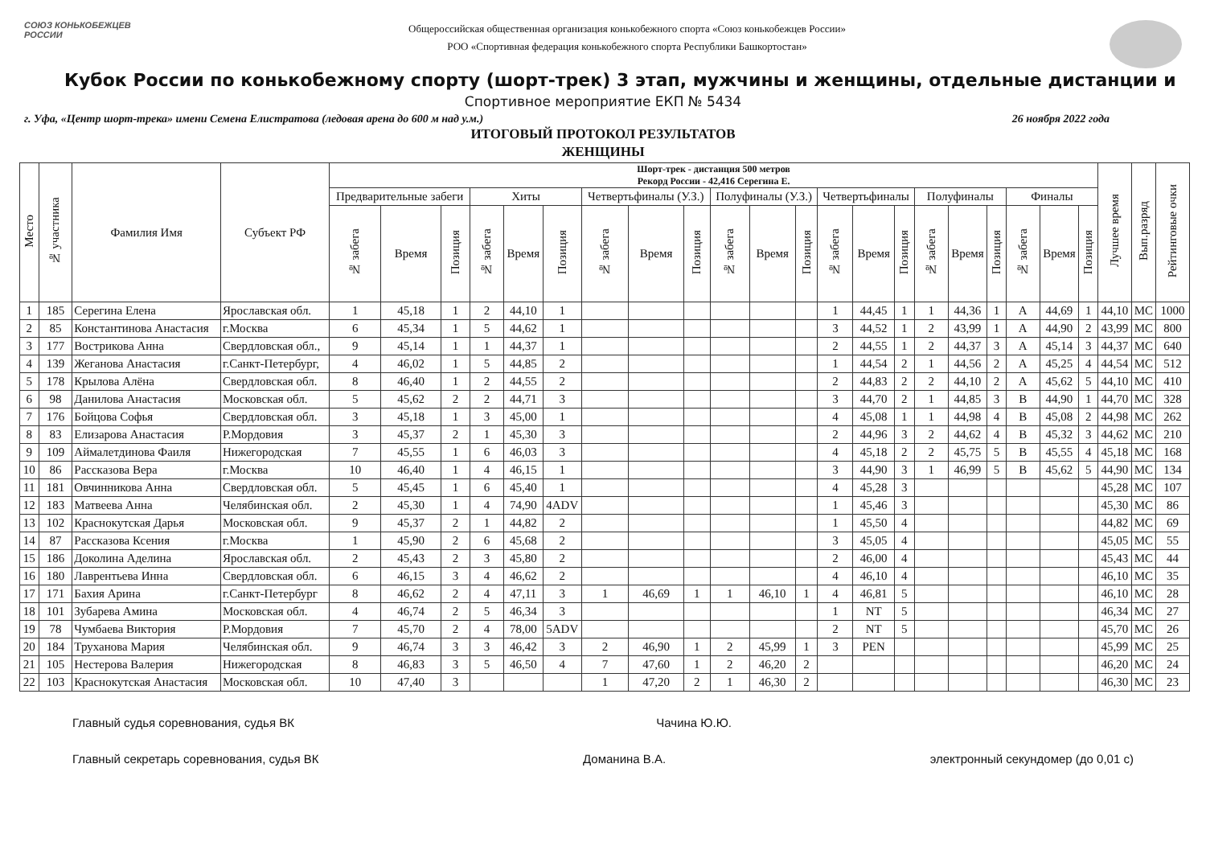СОЮЗ КОНЬКОБЕЖЦЕВ РОССИИ
Общероссийская общественная организация конькобежного спорта «Союз конькобежцев России»
РОО «Спортивная федерация конькобежного спорта Республики Башкортостан»
Кубок России по конькобежному спорту (шорт-трек) 3 этап, мужчины и женщины, отдельные дистанции и
Спортивное мероприятие ЕКП № 5434
г. Уфа, «Центр шорт-трека» имени Семена Елистратова (ледовая арена до 600 м над у.м.) 26 ноября 2022 года
ИТОГОВЫЙ ПРОТОКОЛ РЕЗУЛЬТАТОВ
ЖЕНЩИНЫ
| Место | № участника | Фамилия Имя | Субъект РФ | Шорт-трек - дистанция 500 метров Рекорд России - 42,416 Серегина Е. | | | | | | | | | | | | | | | | | | | | | Лучшее время | Вып.разряд | Рейтинговые очки |
| --- | --- | --- | --- | --- | --- | --- | --- | --- | --- | --- | --- | --- | --- | --- | --- | --- | --- | --- | --- | --- | --- | --- | --- | --- | --- | --- | --- |
| | | | | Предварительные забеги | | | Хиты | | | Четвертьфиналы (У.З.) | | | Полуфиналы (У.З.) | | | Четвертьфиналы | | | Полуфиналы | | | Финалы | | | | | |
| | | | | № забега | Время | Позиция | № забега | Время | Позиция | № забега | Время | Позиция | № забега | Время | Позиция | № забега | Время | Позиция | № забега | Время | Позиция | № забега | Время | Позиция | | | |
| 1 | 185 | Серегина Елена | Ярославская обл. | 1 | 45,18 | 1 | 2 | 44,10 | 1 | | | | | | | 1 | 44,45 | 1 | 1 | 44,36 | 1 | A | 44,69 | 1 | 44,10 | МС | 1000 |
| 2 | 85 | Константинова Анастасия | г.Москва | 6 | 45,34 | 1 | 5 | 44,62 | 1 | | | | | | | 3 | 44,52 | 1 | 2 | 43,99 | 1 | A | 44,90 | 2 | 43,99 | МС | 800 |
| 3 | 177 | Вострикова Анна | Свердловская обл., | 9 | 45,14 | 1 | 1 | 44,37 | 1 | | | | | | | 2 | 44,55 | 1 | 2 | 44,37 | 3 | A | 45,14 | 3 | 44,37 | МС | 640 |
| 4 | 139 | Жеганова Анастасия | г.Санкт-Петербург, | 4 | 46,02 | 1 | 5 | 44,85 | 2 | | | | | | | 1 | 44,54 | 2 | 1 | 44,56 | 2 | A | 45,25 | 4 | 44,54 | МС | 512 |
| 5 | 178 | Крылова Алёна | Свердловская обл. | 8 | 46,40 | 1 | 2 | 44,55 | 2 | | | | | | | 2 | 44,83 | 2 | 2 | 44,10 | 2 | A | 45,62 | 5 | 44,10 | МС | 410 |
| 6 | 98 | Данилова Анастасия | Московская обл. | 5 | 45,62 | 2 | 2 | 44,71 | 3 | | | | | | | 3 | 44,70 | 2 | 1 | 44,85 | 3 | B | 44,90 | 1 | 44,70 | МС | 328 |
| 7 | 176 | Бойцова Софья | Свердловская обл. | 3 | 45,18 | 1 | 3 | 45,00 | 1 | | | | | | | 4 | 45,08 | 1 | 1 | 44,98 | 4 | B | 45,08 | 2 | 44,98 | МС | 262 |
| 8 | 83 | Елизарова Анастасия | Р.Мордовия | 3 | 45,37 | 2 | 1 | 45,30 | 3 | | | | | | | 2 | 44,96 | 3 | 2 | 44,62 | 4 | B | 45,32 | 3 | 44,62 | МС | 210 |
| 9 | 109 | Аймалетдинова Фаиля | Нижегородская | 7 | 45,55 | 1 | 6 | 46,03 | 3 | | | | | | | 4 | 45,18 | 2 | 2 | 45,75 | 5 | B | 45,55 | 4 | 45,18 | МС | 168 |
| 10 | 86 | Рассказова Вера | г.Москва | 10 | 46,40 | 1 | 4 | 46,15 | 1 | | | | | | | 3 | 44,90 | 3 | 1 | 46,99 | 5 | B | 45,62 | 5 | 44,90 | МС | 134 |
| 11 | 181 | Овчинникова Анна | Свердловская обл. | 5 | 45,45 | 1 | 6 | 45,40 | 1 | | | | | | | 4 | 45,28 | 3 | | | | | | | 45,28 | МС | 107 |
| 12 | 183 | Матвеева Анна | Челябинская обл. | 2 | 45,30 | 1 | 4 | 74,90 | 4ADV | | | | | | | 1 | 45,46 | 3 | | | | | | | 45,30 | МС | 86 |
| 13 | 102 | Краснокутская Дарья | Московская обл. | 9 | 45,37 | 2 | 1 | 44,82 | 2 | | | | | | | 1 | 45,50 | 4 | | | | | | | 44,82 | МС | 69 |
| 14 | 87 | Рассказова Ксения | г.Москва | 1 | 45,90 | 2 | 6 | 45,68 | 2 | | | | | | | 3 | 45,05 | 4 | | | | | | | 45,05 | МС | 55 |
| 15 | 186 | Доколина Аделина | Ярославская обл. | 2 | 45,43 | 2 | 3 | 45,80 | 2 | | | | | | | 2 | 46,00 | 4 | | | | | | | 45,43 | МС | 44 |
| 16 | 180 | Лаврентьева Инна | Свердловская обл. | 6 | 46,15 | 3 | 4 | 46,62 | 2 | | | | | | | 4 | 46,10 | 4 | | | | | | | 46,10 | МС | 35 |
| 17 | 171 | Бахия Арина | г.Санкт-Петербург | 8 | 46,62 | 2 | 4 | 47,11 | 3 | 1 | 46,69 | 1 | 1 | 46,10 | 1 | 4 | 46,81 | 5 | | | | | | | 46,10 | МС | 28 |
| 18 | 101 | Зубарева Амина | Московская обл. | 4 | 46,74 | 2 | 5 | 46,34 | 3 | | | | | | | 1 | NT | 5 | | | | | | | 46,34 | МС | 27 |
| 19 | 78 | Чумбаева Виктория | Р.Мордовия | 7 | 45,70 | 2 | 4 | 78,00 | 5ADV | | | | | | | 2 | NT | 5 | | | | | | | 45,70 | МС | 26 |
| 20 | 184 | Труханова Мария | Челябинская обл. | 9 | 46,74 | 3 | 3 | 46,42 | 3 | 2 | 46,90 | 1 | 2 | 45,99 | 1 | 3 | PEN | | | | | | | | 45,99 | МС | 25 |
| 21 | 105 | Нестерова Валерия | Нижегородская | 8 | 46,83 | 3 | 5 | 46,50 | 4 | 7 | 47,60 | 1 | 2 | 46,20 | 2 | | | | | | | | | | 46,20 | МС | 24 |
| 22 | 103 | Краснокутская Анастасия | Московская обл. | 10 | 47,40 | 3 | | | | 1 | 47,20 | 2 | 1 | 46,30 | 2 | | | | | | | | | | 46,30 | МС | 23 |
Главный судья соревнования, судья ВК Чачина Ю.Ю.
Главный секретарь соревнования, судья ВК Доманина В.А. электронный секундомер (до 0,01 с)